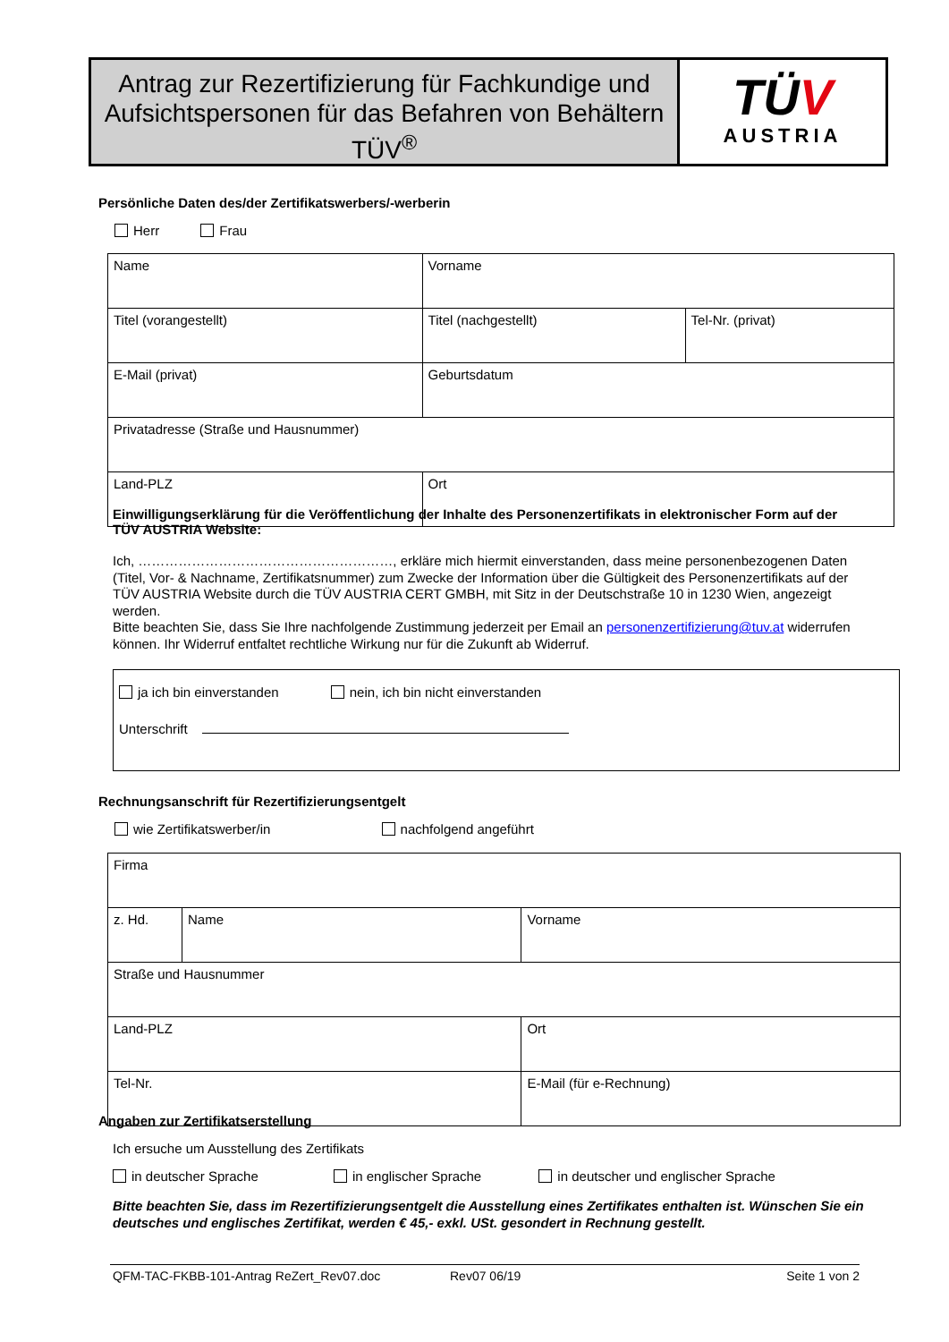Antrag zur Rezertifizierung für Fachkundige und Aufsichtspersonen für das Befahren von Behältern TÜV<sup>®</sup>
TÜV
AUSTRIA
Persönliche Daten des/der Zertifikatswerbers/-werberin
Herr Frau
| Name | | Vorname | |
| Titel (vorangestellt) | Titel (nachgestellt) | | Tel-Nr. (privat) |
| E-Mail (privat) | | Geburtsdatum | |
| Privatadresse (Straße und Hausnummer) | | | |
| Land-PLZ | Ort | | |
Einwilligungserklärung für die Veröffentlichung der Inhalte des Personenzertifikats in elektronischer Form auf der TÜV AUSTRIA Website:
Ich, …………………………………………………, erkläre mich hiermit einverstanden, dass meine personenbezogenen Daten (Titel, Vor- & Nachname, Zertifikatsnummer) zum Zwecke der Information über die Gültigkeit des Personenzertifikats auf der TÜV AUSTRIA Website durch die TÜV AUSTRIA CERT GMBH, mit Sitz in der Deutschstraße 10 in 1230 Wien, angezeigt werden.
Bitte beachten Sie, dass Sie Ihre nachfolgende Zustimmung jederzeit per Email an personenzertifizierung@tuv.at widerrufen können. Ihr Widerruf entfaltet rechtliche Wirkung nur für die Zukunft ab Widerruf.
ja ich bin einverstanden nein, ich bin nicht einverstanden
Unterschrift
Rechnungsanschrift für Rezertifizierungsentgelt
wie Zertifikatswerber/in nachfolgend angeführt
| Firma | | | |
| z. Hd. | Name | | Vorname |
| Straße und Hausnummer | | | |
| Land-PLZ | | Ort | |
| Tel-Nr. | | | E-Mail (für e-Rechnung) |
Angaben zur Zertifikatserstellung
Ich ersuche um Ausstellung des Zertifikats
in deutscher Sprache in englischer Sprache in deutscher und englischer Sprache
Bitte beachten Sie, dass im Rezertifizierungsentgelt die Ausstellung eines Zertifikates enthalten ist. Wünschen Sie ein deutsches und englisches Zertifikat, werden € 45,- exkl. USt. gesondert in Rechnung gestellt.
QFM-TAC-FKBB-101-Antrag ReZert_Rev07.doc Rev07 06/19 Seite 1 von 2